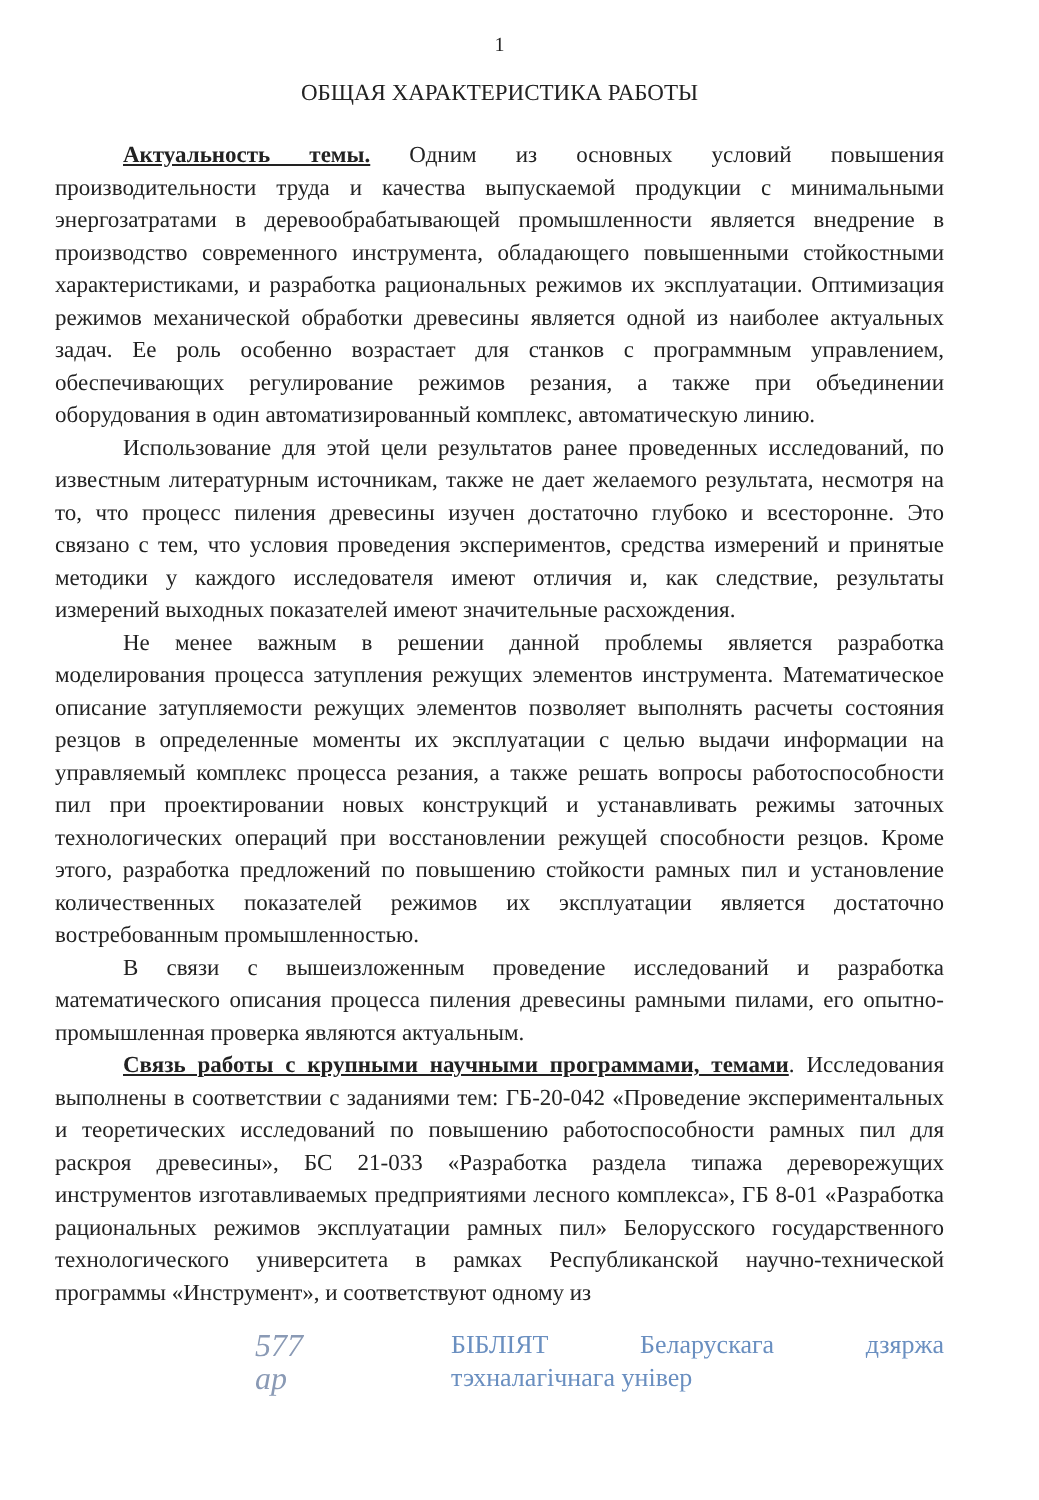1
ОБЩАЯ ХАРАКТЕРИСТИКА РАБОТЫ
Актуальность темы. Одним из основных условий повышения производительности труда и качества выпускаемой продукции с минимальными энергозатратами в деревообрабатывающей промышленности является внедрение в производство современного инструмента, обладающего повышенными стойкостными характеристиками, и разработка рациональных режимов их эксплуатации. Оптимизация режимов механической обработки древесины является одной из наиболее актуальных задач. Ее роль особенно возрастает для станков с программным управлением, обеспечивающих регулирование режимов резания, а также при объединении оборудования в один автоматизированный комплекс, автоматическую линию.
Использование для этой цели результатов ранее проведенных исследований, по известным литературным источникам, также не дает желаемого результата, несмотря на то, что процесс пиления древесины изучен достаточно глубоко и всесторонне. Это связано с тем, что условия проведения экспериментов, средства измерений и принятые методики у каждого исследователя имеют отличия и, как следствие, результаты измерений выходных показателей имеют значительные расхождения.
Не менее важным в решении данной проблемы является разработка моделирования процесса затупления режущих элементов инструмента. Математическое описание затупляемости режущих элементов позволяет выполнять расчеты состояния резцов в определенные моменты их эксплуатации с целью выдачи информации на управляемый комплекс процесса резания, а также решать вопросы работоспособности пил при проектировании новых конструкций и устанавливать режимы заточных технологических операций при восстановлении режущей способности резцов. Кроме этого, разработка предложений по повышению стойкости рамных пил и установление количественных показателей режимов их эксплуатации является достаточно востребованным промышленностью.
В связи с вышеизложенным проведение исследований и разработка математического описания процесса пиления древесины рамными пилами, его опытно-промышленная проверка являются актуальным.
Связь работы с крупными научными программами, темами. Исследования выполнены в соответствии с заданиями тем: ГБ-20-042 «Проведение экспериментальных и теоретических исследований по повышению работоспособности рамных пил для раскроя древесины», БС 21-033 «Разработка раздела типажа дереворежущих инструментов изготавливаемых предприятиями лесного комплекса», ГБ 8-01 «Разработка рациональных режимов эксплуатации рамных пил» Белорусского государственного технологического университета в рамках Республиканской научно-технической программы «Инструмент», и соответствуют одному из
577 ар БІБЛІЯТ Беларускага дзяржа тэхналагічнага універ